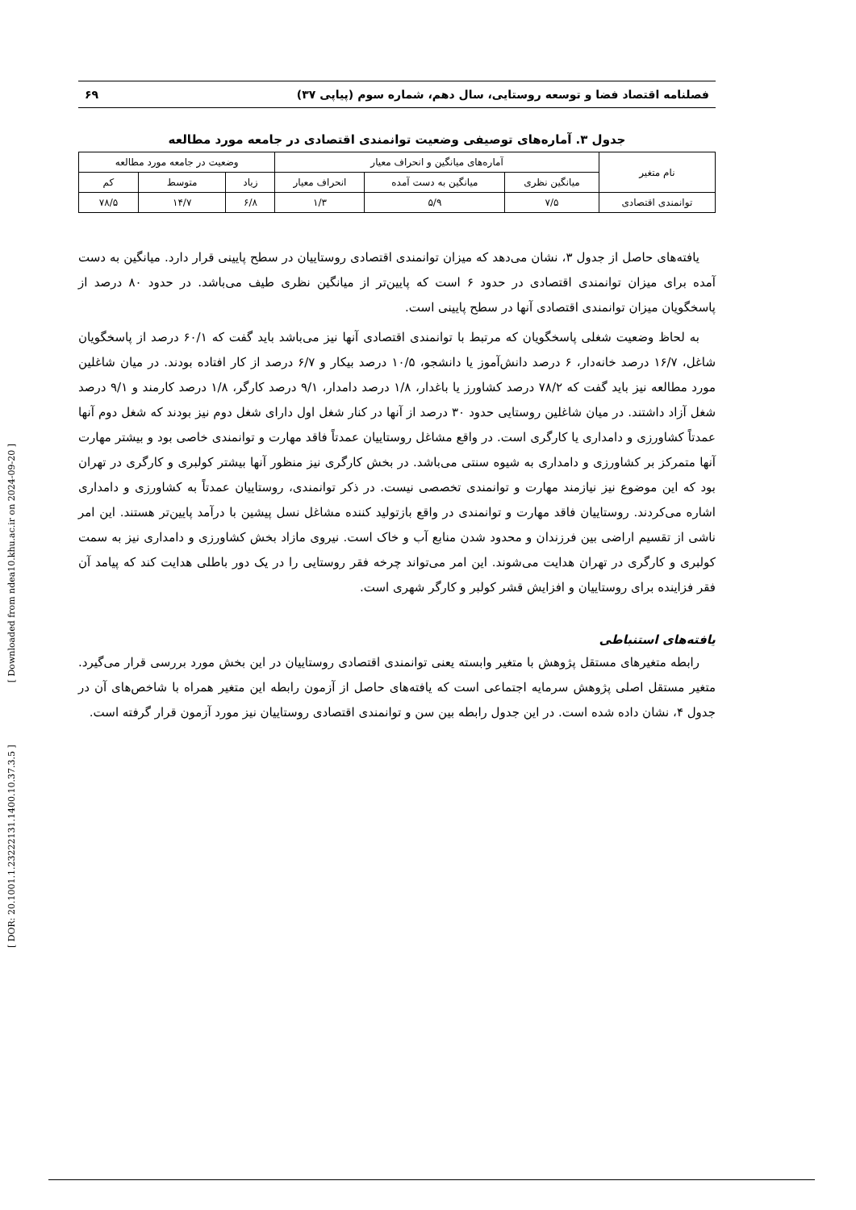فصلنامه اقتصاد فضا و توسعه روستایی، سال دهم، شماره سوم (پیاپی ۳۷) ۶۹
جدول ۳. آماره‌های توصیفی وضعیت توانمندی اقتصادی در جامعه مورد مطالعه
| نام متغیر | آماره‌های میانگین و انحراف معیار | | | وضعیت در جامعه مورد مطالعه | | |
| --- | --- | --- | --- | --- | --- | --- |
| | میانگین نظری | میانگین به دست آمده | انحراف معیار | زیاد | متوسط | کم |
| توانمندی اقتصادی | ۷/۵ | ۵/۹ | ۱/۳ | ۶/۸ | ۱۴/۷ | ۷۸/۵ |
یافته‌های حاصل از جدول ۳، نشان می‌دهد که میزان توانمندی اقتصادی روستاییان در سطح پایینی قرار دارد. میانگین به دست آمده برای میزان توانمندی اقتصادی در حدود ۶ است که پایین‌تر از میانگین نظری طیف می‌باشد. در حدود ۸۰ درصد از پاسخگویان میزان توانمندی اقتصادی آنها در سطح پایینی است.
به لحاظ وضعیت شغلی پاسخگویان که مرتبط با توانمندی اقتصادی آنها نیز می‌باشد باید گفت که ۶۰/۱ درصد از پاسخگویان شاغل، ۱۶/۷ درصد خانه‌دار، ۶ درصد دانش‌آموز یا دانشجو، ۱۰/۵ درصد بیکار و ۶/۷ درصد از کار افتاده بودند. در میان شاغلین مورد مطالعه نیز باید گفت که ۷۸/۲ درصد کشاورز یا باغدار، ۱/۸ درصد دامدار، ۹/۱ درصد کارگر، ۱/۸ درصد کارمند و ۹/۱ درصد شغل آزاد داشتند. در میان شاغلین روستایی حدود ۳۰ درصد از آنها در کنار شغل اول دارای شغل دوم نیز بودند که شغل دوم آنها عمدتاً کشاورزی و دامداری یا کارگری است. در واقع مشاغل روستاییان عمدتاً فاقد مهارت و توانمندی خاصی بود و بیشتر مهارت آنها متمرکز بر کشاورزی و دامداری به شیوه سنتی می‌باشد. در بخش کارگری نیز منظور آنها بیشتر کولبری و کارگری در تهران بود که این موضوع نیز نیازمند مهارت و توانمندی تخصصی نیست. در ذکر توانمندی، روستاییان عمدتاً به کشاورزی و دامداری اشاره می‌کردند. روستاییان فاقد مهارت و توانمندی در واقع بازتولید کننده مشاغل نسل پیشین با درآمد پایین‌تر هستند. این امر ناشی از تقسیم اراضی بین فرزندان و محدود شدن منابع آب و خاک است. نیروی مازاد بخش کشاورزی و دامداری نیز به سمت کولبری و کارگری در تهران هدایت می‌شوند. این امر می‌تواند چرخه فقر روستایی را در یک دور باطلی هدایت کند که پیامد آن فقر فزاینده برای روستاییان و افزایش قشر کولبر و کارگر شهری است.
یافته‌های استنباطی
رابطه متغیرهای مستقل پژوهش با متغیر وابسته یعنی توانمندی اقتصادی روستاییان در این بخش مورد بررسی قرار می‌گیرد. متغیر مستقل اصلی پژوهش سرمایه اجتماعی است که یافته‌های حاصل از آزمون رابطه این متغیر همراه با شاخص‌های آن در جدول ۴، نشان داده شده است. در این جدول رابطه بین سن و توانمندی اقتصادی روستاییان نیز مورد آزمون قرار گرفته است.
[ DOR: 20.1001.1.23222131.1400.10.37.3.5 ] [ Downloaded from ndea10.khu.ac.ir on 2024-09-20 ]